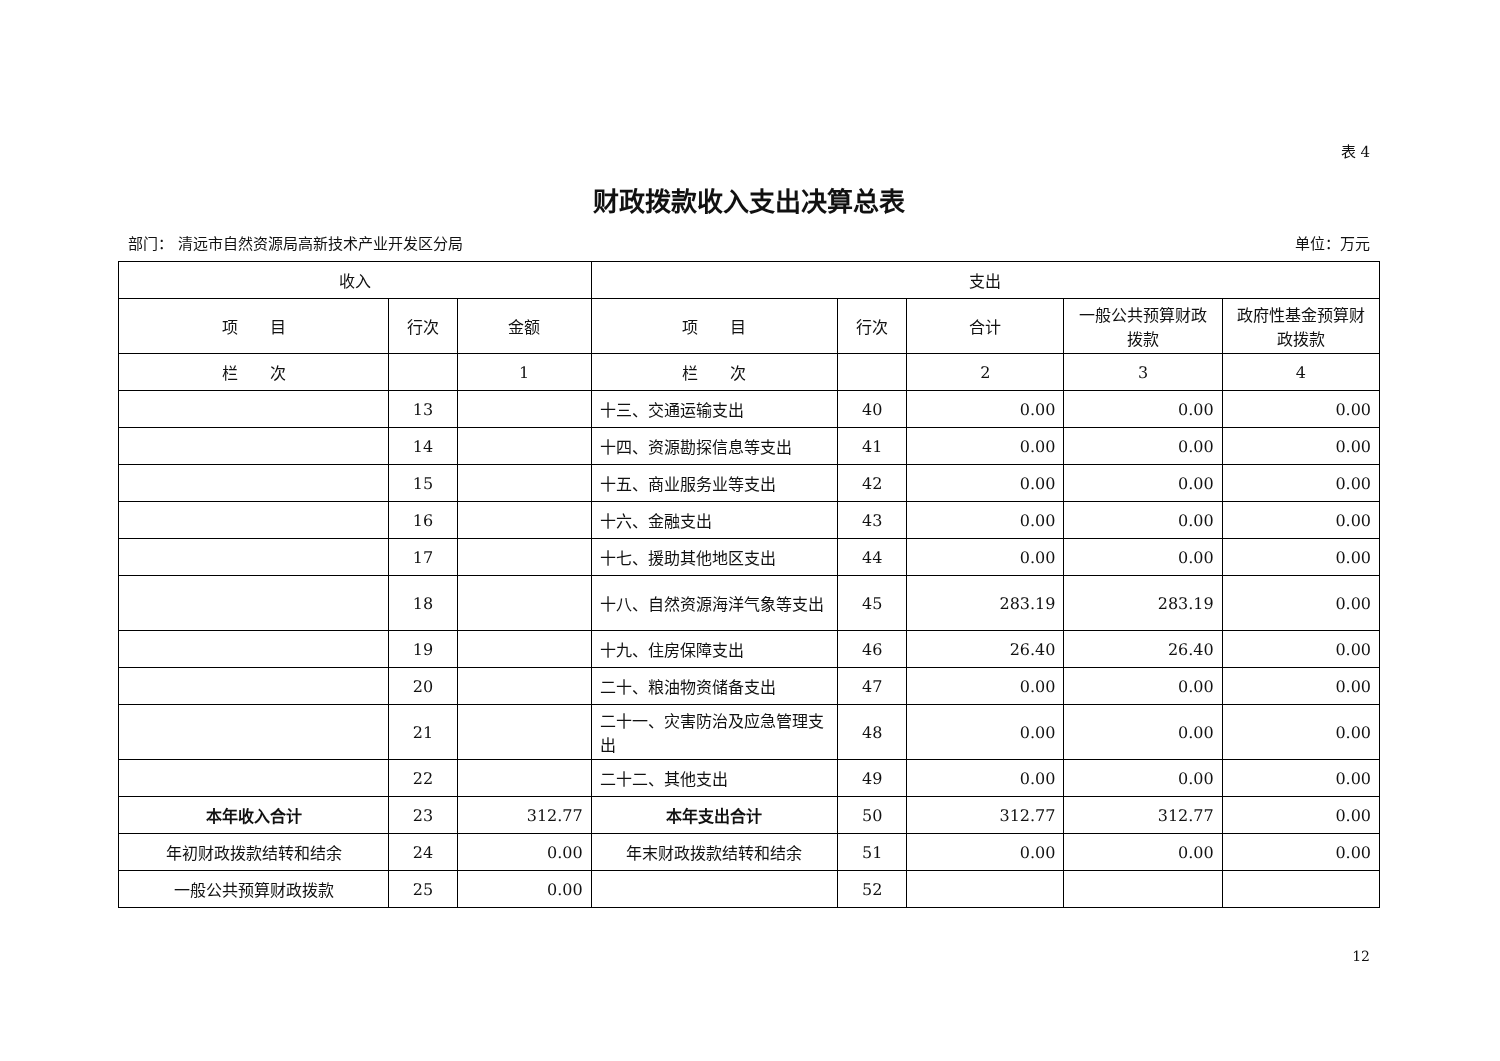表 4
财政拨款收入支出决算总表
部门： 清远市自然资源局高新技术产业开发区分局 单位：万元
| 收入 | | | 支出 | | | | |
| --- | --- | --- | --- | --- | --- | --- | --- |
| 项 目 | 行次 | 金额 | 项 目 | 行次 | 合计 | 一般公共预算财政拨款 | 政府性基金预算财政拨款 |
| 栏 次 | | 1 | 栏 次 | | 2 | 3 | 4 |
| | 13 | | 十三、交通运输支出 | 40 | 0.00 | 0.00 | 0.00 |
| | 14 | | 十四、资源勘探信息等支出 | 41 | 0.00 | 0.00 | 0.00 |
| | 15 | | 十五、商业服务业等支出 | 42 | 0.00 | 0.00 | 0.00 |
| | 16 | | 十六、金融支出 | 43 | 0.00 | 0.00 | 0.00 |
| | 17 | | 十七、援助其他地区支出 | 44 | 0.00 | 0.00 | 0.00 |
| | 18 | | 十八、自然资源海洋气象等支出 | 45 | 283.19 | 283.19 | 0.00 |
| | 19 | | 十九、住房保障支出 | 46 | 26.40 | 26.40 | 0.00 |
| | 20 | | 二十、粮油物资储备支出 | 47 | 0.00 | 0.00 | 0.00 |
| | 21 | | 二十一、灾害防治及应急管理支出 | 48 | 0.00 | 0.00 | 0.00 |
| | 22 | | 二十二、其他支出 | 49 | 0.00 | 0.00 | 0.00 |
| 本年收入合计 | 23 | 312.77 | 本年支出合计 | 50 | 312.77 | 312.77 | 0.00 |
| 年初财政拨款结转和结余 | 24 | 0.00 | 年末财政拨款结转和结余 | 51 | 0.00 | 0.00 | 0.00 |
| 一般公共预算财政拨款 | 25 | 0.00 | | 52 | | | |
12